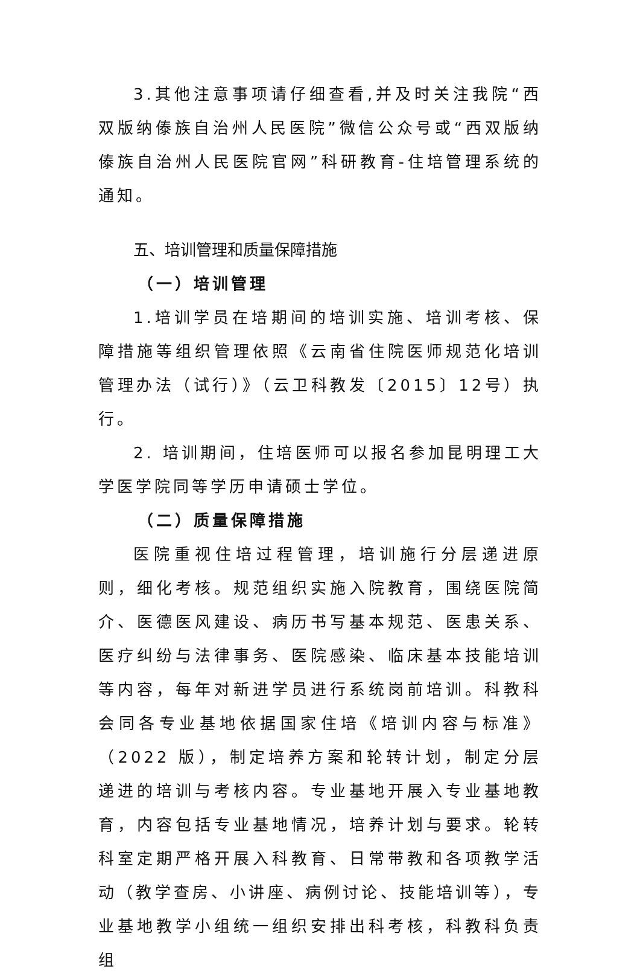3.其他注意事项请仔细查看,并及时关注我院“西双版纳傣族自治州人民医院”微信公众号或“西双版纳傣族自治州人民医院官网”科研教育-住培管理系统的通知。
五、培训管理和质量保障措施
（一）培训管理
1.培训学员在培期间的培训实施、培训考核、保障措施等组织管理依照《云南省住院医师规范化培训管理办法（试行）》（云卫科教发〔2015〕12号）执行。
2. 培训期间，住培医师可以报名参加昆明理工大学医学院同等学历申请硕士学位。
（二）质量保障措施
医院重视住培过程管理，培训施行分层递进原则，细化考核。规范组织实施入院教育，围绕医院简介、医德医风建设、病历书写基本规范、医患关系、医疗纠纷与法律事务、医院感染、临床基本技能培训等内容，每年对新进学员进行系统岗前培训。科教科会同各专业基地依据国家住培《培训内容与标准》（2022 版），制定培养方案和轮转计划，制定分层递进的培训与考核内容。专业基地开展入专业基地教育，内容包括专业基地情况，培养计划与要求。轮转科室定期严格开展入科教育、日常带教和各项教学活动（教学查房、小讲座、病例讨论、技能培训等），专业基地教学小组统一组织安排出科考核，科教科负责组